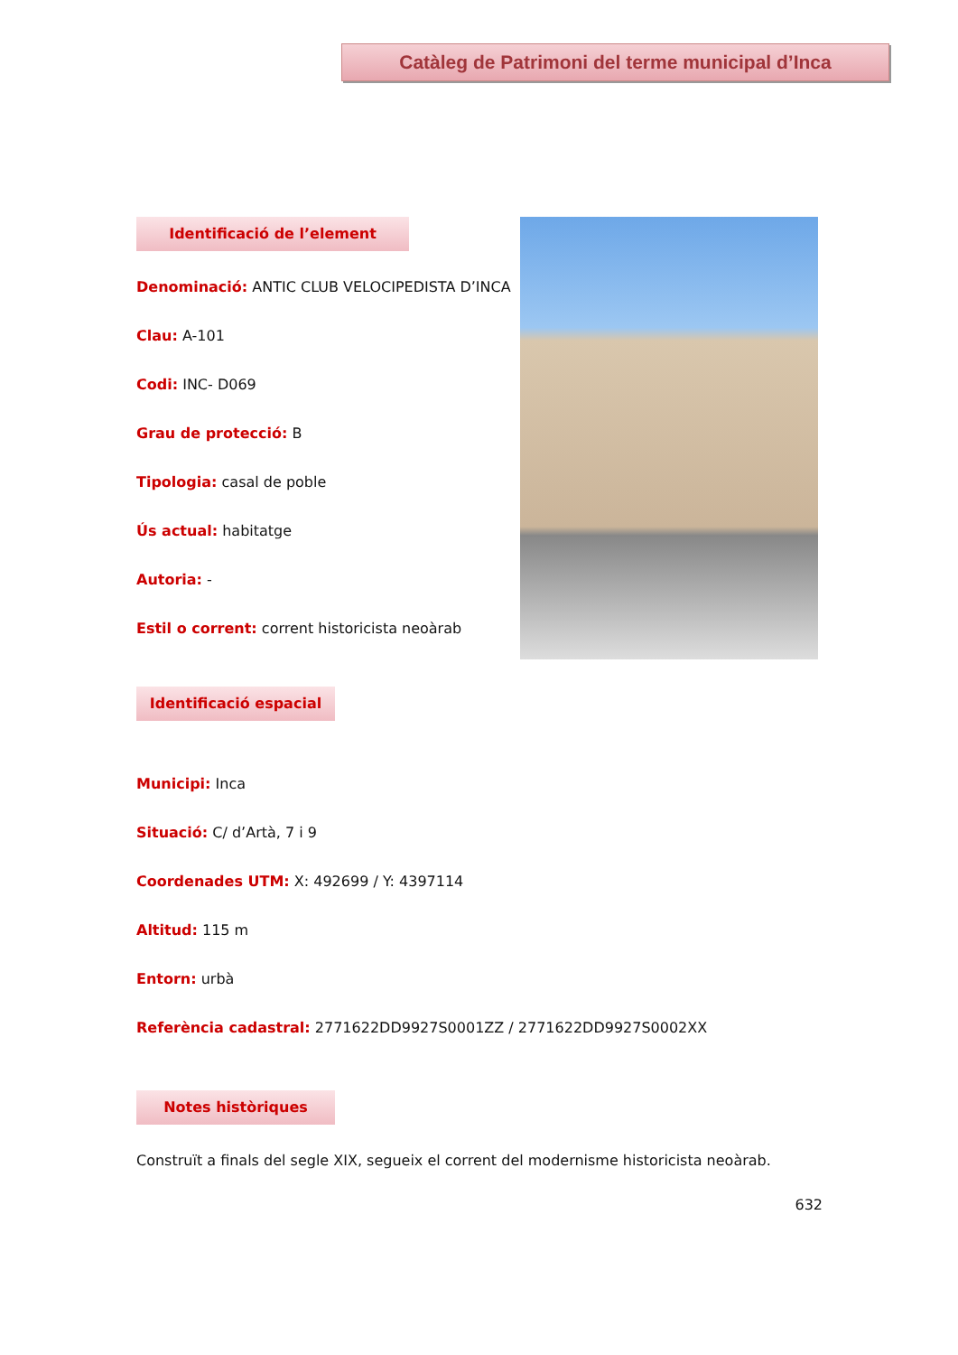Catàleg de Patrimoni del terme municipal d’Inca
Identificació de l’element
Denominació: ANTIC CLUB VELOCIPEDISTA D’INCA
Clau: A-101
Codi: INC- D069
Grau de protecció: B
Tipologia: casal de poble
Ús actual: habitatge
Autoria: -
Estil o corrent: corrent historicista neoàrab
Identificació espacial
Municipi: Inca
Situació: C/ d’Artà, 7 i 9
Coordenades UTM: X: 492699 / Y: 4397114
Altitud: 115 m
Entorn: urbà
Referència cadastral: 2771622DD9927S0001ZZ / 2771622DD9927S0002XX
Notes històriques
Construït a finals del segle XIX, segueix el corrent del modernisme historicista neoàrab.
632